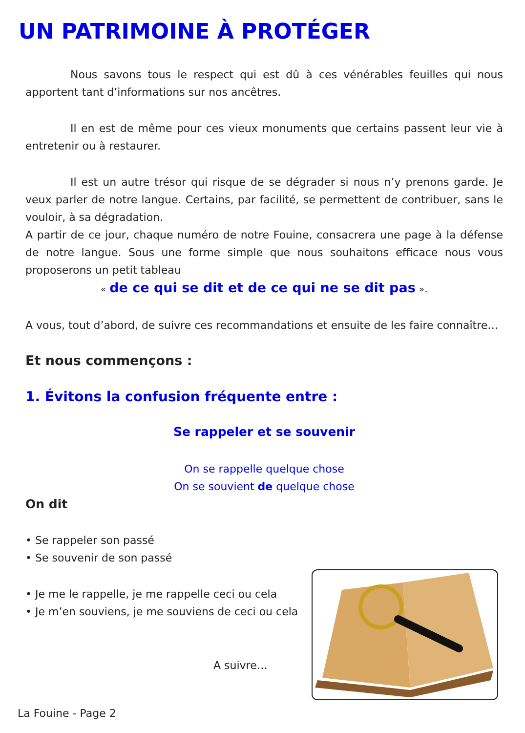UN PATRIMOINE À PROTÉGER
Nous savons tous le respect qui est dû à ces vénérables feuilles qui nous apportent tant d’informations sur nos ancêtres.
Il en est de même pour ces vieux monuments que certains passent leur vie à entretenir ou à restaurer.
Il est un autre trésor qui risque de se dégrader si nous n’y prenons garde. Je veux parler de notre langue. Certains, par facilité, se permettent de contribuer, sans le vouloir, à sa dégradation.
A partir de ce jour, chaque numéro de notre Fouine, consacrera une page à la défense de notre langue. Sous une forme simple que nous souhaitons efficace nous vous proposerons un petit tableau
« de ce qui se dit et de ce qui ne se dit pas ».
A vous, tout d’abord, de suivre ces recommandations et ensuite de les faire connaître…
Et nous commençons :
1. Évitons la confusion fréquente entre :
Se rappeler et se souvenir
On se rappelle quelque chose
On se souvient de quelque chose
On dit
• Se rappeler son passé
• Se souvenir de son passé
• Je me le rappelle, je me rappelle ceci ou cela
• Je m’en souviens, je me souviens de ceci ou cela
A suivre…
La Fouine - Page 2